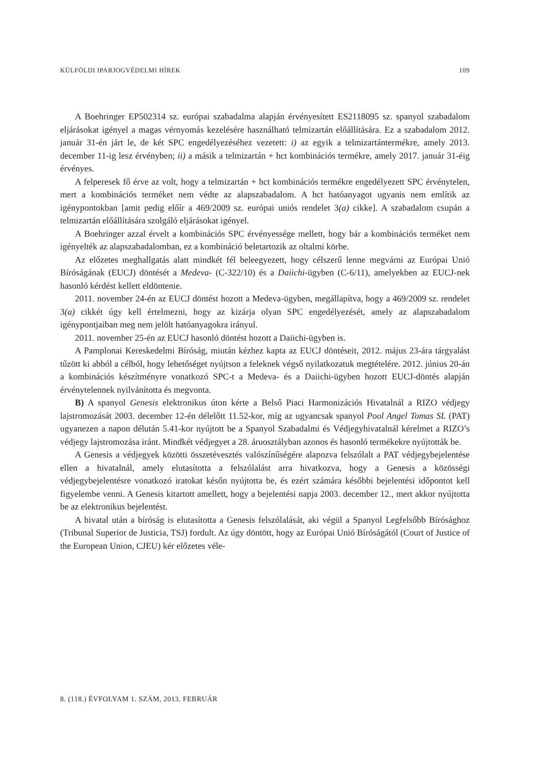KÜLFÖLDI IPARJOGVÉDELMI HÍREK 109
A Boehringer EP502314 sz. európai szabadalma alapján érvényesített ES2118095 sz. spanyol szabadalom eljárásokat igényel a magas vérnyomás kezelésére használható telmizartán előállítására. Ez a szabadalom 2012. január 31-én járt le, de két SPC engedélyezéséhez vezetett: i) az egyik a telmizartántermékre, amely 2013. december 11-ig lesz érvényben; ii) a másik a telmizartán + hct kombinációs termékre, amely 2017. január 31-éig érvényes.
A felperesek fő érve az volt, hogy a telmizartán + hct kombinációs termékre engedélyezett SPC érvénytelen, mert a kombinációs terméket nem védte az alapszabadalom. A hct hatóanyagot ugyanis nem említik az igénypontokban [amit pedig előír a 469/2009 sz. európai uniós rendelet 3(a) cikke]. A szabadalom csupán a telmizartán előállítására szolgáló eljárásokat igényel.
A Boehringer azzal érvelt a kombinációs SPC érvényessége mellett, hogy bár a kombinációs terméket nem igényelték az alapszabadalomban, ez a kombináció beletartozik az oltalmi körbe.
Az előzetes meghallgatás alatt mindkét fél beleegyezett, hogy célszerű lenne megvárni az Európai Unió Bíróságának (EUCJ) döntését a Medeva- (C-322/10) és a Daiichi-ügyben (C-6/11), amelyekben az EUCJ-nek hasonló kérdést kellett eldöntenie.
2011. november 24-én az EUCJ döntést hozott a Medeva-ügyben, megállapítva, hogy a 469/2009 sz. rendelet 3(a) cikkét úgy kell értelmezni, hogy az kizárja olyan SPC engedélyezését, amely az alapszabadalom igénypontjaiban meg nem jelölt hatóanyagokra irányul.
2011. november 25-én az EUCJ hasonló döntést hozott a Daiichi-ügyben is.
A Pamplonai Kereskedelmi Bíróság, miután kézhez kapta az EUCJ döntéseit, 2012. május 23-ára tárgyalást tűzött ki abból a célból, hogy lehetőséget nyújtson a feleknek végső nyilatkozatuk megtételére. 2012. június 20-án a kombinációs készítményre vonatkozó SPC-t a Medeva- és a Daiichi-ügyben hozott EUCJ-döntés alapján érvénytelennek nyilvánította és megvonta.
B) A spanyol Genesis elektronikus úton kérte a Belső Piaci Harmonizációs Hivatalnál a RIZO védjegy lajstromozását 2003. december 12-én délelőtt 11.52-kor, míg az ugyancsak spanyol Pool Angel Tomas SL (PAT) ugyanezen a napon délután 5.41-kor nyújtott be a Spanyol Szabadalmi és Védjegyhivatalnál kérelmet a RIZO’s védjegy lajstromozása iránt. Mindkét védjegyet a 28. áruosztályban azonos és hasonló termékekre nyújtották be.
A Genesis a védjegyek közötti összetévesztés valószínűségére alapozva felszólalt a PAT védjegybejelentése ellen a hivatalnál, amely elutasította a felszólalást arra hivatkozva, hogy a Genesis a közösségi védjegybejelentésre vonatkozó iratokat későn nyújtotta be, és ezért számára későbbi bejelentési időpontot kell figyelembe venni. A Genesis kitartott amellett, hogy a bejelentési napja 2003. december 12., mert akkor nyújtotta be az elektronikus bejelentést.
A hivatal után a bíróság is elutasította a Genesis felszólalását, aki végül a Spanyol Legfelsőbb Bírósághoz (Tribunal Superior de Justicia, TSJ) fordult. Az úgy döntött, hogy az Európai Unió Bíróságától (Court of Justice of the European Union, CJEU) kér előzetes véle-
8. (118.) ÉVFOLYAM 1. SZÁM, 2013. FEBRUÁR